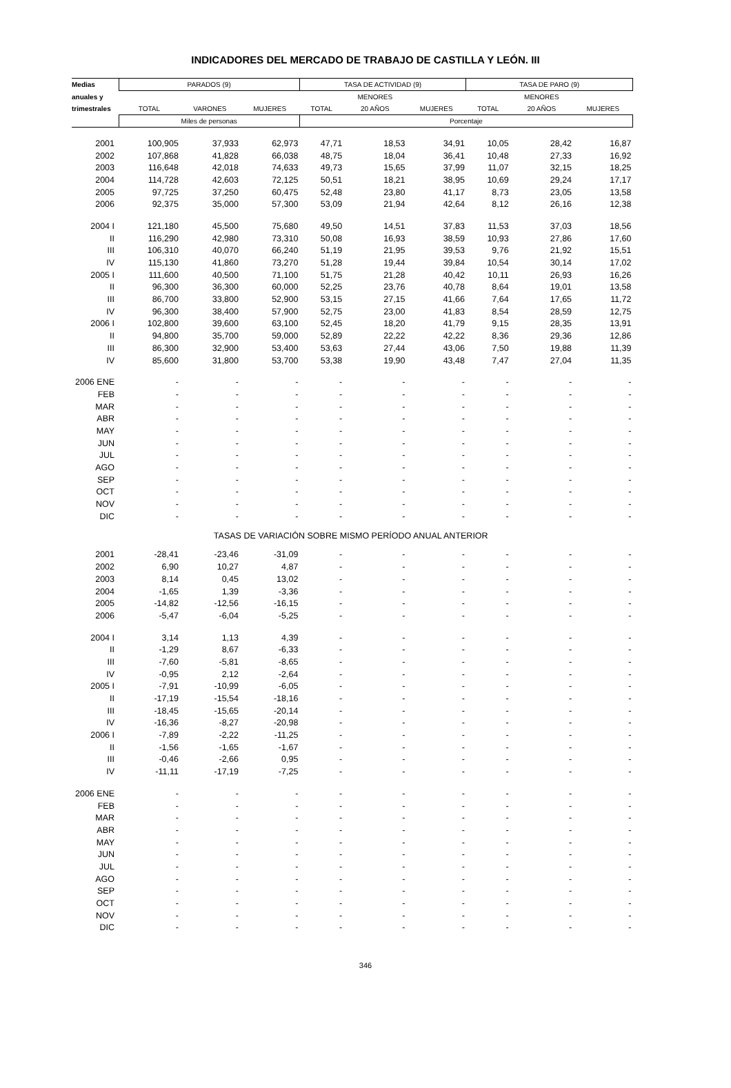INDICADORES DEL MERCADO DE TRABAJO DE CASTILLA Y LEÓN. III
| Medias | PARADOS (9) | | | TASA DE ACTIVIDAD (9) | | | TASA DE PARO (9) | | |
| --- | --- | --- | --- | --- | --- | --- | --- | --- | --- |
| anuales y | | | | | MENORES | | | MENORES | |
| trimestrales | TOTAL | VARONES | MUJERES | TOTAL | 20 AÑOS | MUJERES | TOTAL | 20 AÑOS | MUJERES |
| | Miles de personas | | | Porcentaje | | | | | |
| 2001 | 100,905 | 37,933 | 62,973 | 47,71 | 18,53 | 34,91 | 10,05 | 28,42 | 16,87 |
| 2002 | 107,868 | 41,828 | 66,038 | 48,75 | 18,04 | 36,41 | 10,48 | 27,33 | 16,92 |
| 2003 | 116,648 | 42,018 | 74,633 | 49,73 | 15,65 | 37,99 | 11,07 | 32,15 | 18,25 |
| 2004 | 114,728 | 42,603 | 72,125 | 50,51 | 18,21 | 38,95 | 10,69 | 29,24 | 17,17 |
| 2005 | 97,725 | 37,250 | 60,475 | 52,48 | 23,80 | 41,17 | 8,73 | 23,05 | 13,58 |
| 2006 | 92,375 | 35,000 | 57,300 | 53,09 | 21,94 | 42,64 | 8,12 | 26,16 | 12,38 |
| 2004 I | 121,180 | 45,500 | 75,680 | 49,50 | 14,51 | 37,83 | 11,53 | 37,03 | 18,56 |
| II | 116,290 | 42,980 | 73,310 | 50,08 | 16,93 | 38,59 | 10,93 | 27,86 | 17,60 |
| III | 106,310 | 40,070 | 66,240 | 51,19 | 21,95 | 39,53 | 9,76 | 21,92 | 15,51 |
| IV | 115,130 | 41,860 | 73,270 | 51,28 | 19,44 | 39,84 | 10,54 | 30,14 | 17,02 |
| 2005 I | 111,600 | 40,500 | 71,100 | 51,75 | 21,28 | 40,42 | 10,11 | 26,93 | 16,26 |
| II | 96,300 | 36,300 | 60,000 | 52,25 | 23,76 | 40,78 | 8,64 | 19,01 | 13,58 |
| III | 86,700 | 33,800 | 52,900 | 53,15 | 27,15 | 41,66 | 7,64 | 17,65 | 11,72 |
| IV | 96,300 | 38,400 | 57,900 | 52,75 | 23,00 | 41,83 | 8,54 | 28,59 | 12,75 |
| 2006 I | 102,800 | 39,600 | 63,100 | 52,45 | 18,20 | 41,79 | 9,15 | 28,35 | 13,91 |
| II | 94,800 | 35,700 | 59,000 | 52,89 | 22,22 | 42,22 | 8,36 | 29,36 | 12,86 |
| III | 86,300 | 32,900 | 53,400 | 53,63 | 27,44 | 43,06 | 7,50 | 19,88 | 11,39 |
| IV | 85,600 | 31,800 | 53,700 | 53,38 | 19,90 | 43,48 | 7,47 | 27,04 | 11,35 |
| 2006 ENE | - | - | - | - | - | - | - | - | - |
| FEB | - | - | - | - | - | - | - | - | - |
| MAR | - | - | - | - | - | - | - | - | - |
| ABR | - | - | - | - | - | - | - | - | - |
| MAY | - | - | - | - | - | - | - | - | - |
| JUN | - | - | - | - | - | - | - | - | - |
| JUL | - | - | - | - | - | - | - | - | - |
| AGO | - | - | - | - | - | - | - | - | - |
| SEP | - | - | - | - | - | - | - | - | - |
| OCT | - | - | - | - | - | - | - | - | - |
| NOV | - | - | - | - | - | - | - | - | - |
| DIC | - | - | - | - | - | - | - | - | - |
| TASAS DE VARIACIÓN SOBRE MISMO PERÍODO ANUAL ANTERIOR | | | | | | | | | |
| 2001 | -28,41 | -23,46 | -31,09 | - | - | - | - | - | - |
| 2002 | 6,90 | 10,27 | 4,87 | - | - | - | - | - | - |
| 2003 | 8,14 | 0,45 | 13,02 | - | - | - | - | - | - |
| 2004 | -1,65 | 1,39 | -3,36 | - | - | - | - | - | - |
| 2005 | -14,82 | -12,56 | -16,15 | - | - | - | - | - | - |
| 2006 | -5,47 | -6,04 | -5,25 | - | - | - | - | - | - |
| 2004 I | 3,14 | 1,13 | 4,39 | - | - | - | - | - | - |
| II | -1,29 | 8,67 | -6,33 | - | - | - | - | - | - |
| III | -7,60 | -5,81 | -8,65 | - | - | - | - | - | - |
| IV | -0,95 | 2,12 | -2,64 | - | - | - | - | - | - |
| 2005 I | -7,91 | -10,99 | -6,05 | - | - | - | - | - | - |
| II | -17,19 | -15,54 | -18,16 | - | - | - | - | - | - |
| III | -18,45 | -15,65 | -20,14 | - | - | - | - | - | - |
| IV | -16,36 | -8,27 | -20,98 | - | - | - | - | - | - |
| 2006 I | -7,89 | -2,22 | -11,25 | - | - | - | - | - | - |
| II | -1,56 | -1,65 | -1,67 | - | - | - | - | - | - |
| III | -0,46 | -2,66 | 0,95 | - | - | - | - | - | - |
| IV | -11,11 | -17,19 | -7,25 | - | - | - | - | - | - |
| 2006 ENE | - | - | - | - | - | - | - | - | - |
| FEB | - | - | - | - | - | - | - | - | - |
| MAR | - | - | - | - | - | - | - | - | - |
| ABR | - | - | - | - | - | - | - | - | - |
| MAY | - | - | - | - | - | - | - | - | - |
| JUN | - | - | - | - | - | - | - | - | - |
| JUL | - | - | - | - | - | - | - | - | - |
| AGO | - | - | - | - | - | - | - | - | - |
| SEP | - | - | - | - | - | - | - | - | - |
| OCT | - | - | - | - | - | - | - | - | - |
| NOV | - | - | - | - | - | - | - | - | - |
| DIC | - | - | - | - | - | - | - | - | - |
346